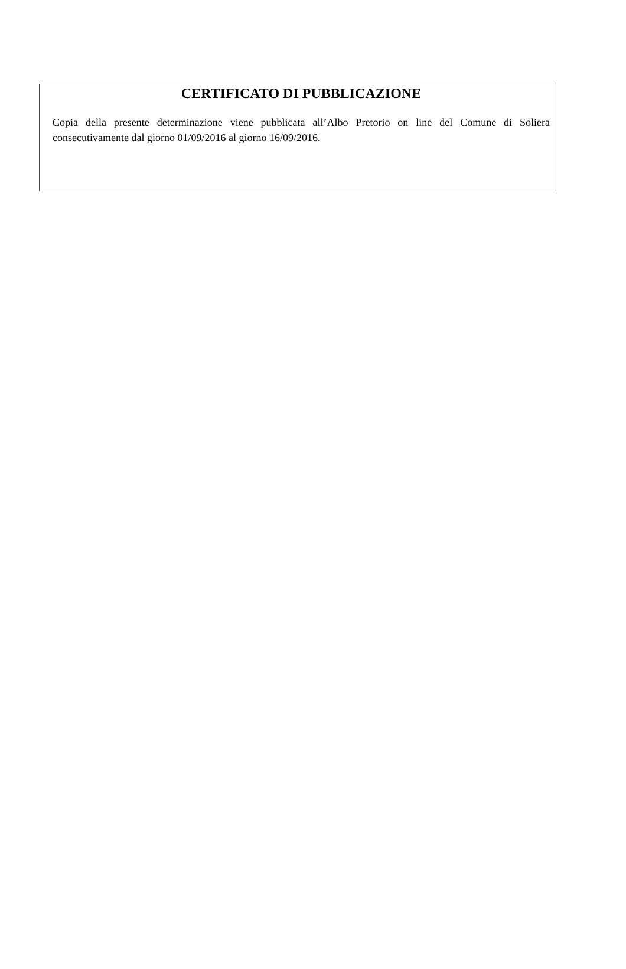CERTIFICATO DI PUBBLICAZIONE
Copia della presente determinazione viene pubblicata all’Albo Pretorio on line del Comune di Soliera consecutivamente dal giorno 01/09/2016 al giorno 16/09/2016.